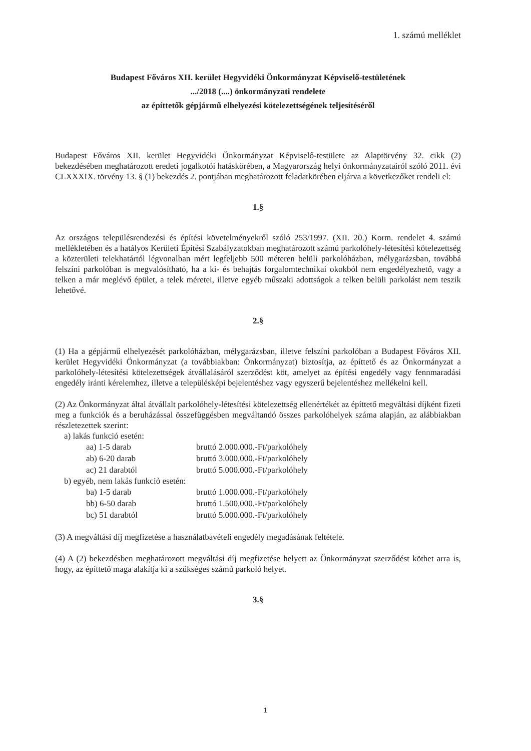1. számú melléklet
Budapest Főváros XII. kerület Hegyvidéki Önkormányzat Képviselő-testületének
.../2018 (....) önkormányzati rendelete
az építtetők gépjármű elhelyezési kötelezettségének teljesítéséről
Budapest Főváros XII. kerület Hegyvidéki Önkormányzat Képviselő-testülete az Alaptörvény 32. cikk (2) bekezdésében meghatározott eredeti jogalkotói hatáskörében, a Magyarország helyi önkormányzatairól szóló 2011. évi CLXXXIX. törvény 13. § (1) bekezdés 2. pontjában meghatározott feladatkörében eljárva a következőket rendeli el:
1.§
Az országos településrendezési és építési követelményekről szóló 253/1997. (XII. 20.) Korm. rendelet 4. számú mellékletében és a hatályos Kerületi Építési Szabályzatokban meghatározott számú parkolóhely-létesítési kötelezettség a közterületi telekhatártól légvonalban mért legfeljebb 500 méteren belüli parkolóházban, mélygarázsban, továbbá felszíni parkolóban is megvalósítható, ha a ki- és behajtás forgalomtechnikai okokból nem engedélyezhető, vagy a telken a már meglévő épület, a telek méretei, illetve egyéb műszaki adottságok a telken belüli parkolást nem teszik lehetővé.
2.§
(1) Ha a gépjármű elhelyezését parkolóházban, mélygarázsban, illetve felszíni parkolóban a Budapest Főváros XII. kerület Hegyvidéki Önkormányzat (a továbbiakban: Önkormányzat) biztosítja, az építtető és az Önkormányzat a parkolóhely-létesítési kötelezettségek átvállalásáról szerződést köt, amelyet az építési engedély vagy fennmaradási engedély iránti kérelemhez, illetve a településképi bejelentéshez vagy egyszerű bejelentéshez mellékelni kell.
(2) Az Önkormányzat által átvállalt parkolóhely-létesítési kötelezettség ellenértékét az építtető megváltási díjként fizeti meg a funkciók és a beruházással összefüggésben megváltandó összes parkolóhelyek száma alapján, az alábbiakban részletezettek szerint:
a) lakás funkció esetén:
| aa) 1-5 darab | bruttó 2.000.000.-Ft/parkolóhely |
| ab) 6-20 darab | bruttó 3.000.000.-Ft/parkolóhely |
| ac) 21 darabtól | bruttó 5.000.000.-Ft/parkolóhely |
b) egyéb, nem lakás funkció esetén:
| ba) 1-5 darab | bruttó 1.000.000.-Ft/parkolóhely |
| bb) 6-50 darab | bruttó 1.500.000.-Ft/parkolóhely |
| bc) 51 darabtól | bruttó 5.000.000.-Ft/parkolóhely |
(3) A megváltási díj megfizetése a használatbavételi engedély megadásának feltétele.
(4) A (2) bekezdésben meghatározott megváltási díj megfizetése helyett az Önkormányzat szerződést köthet arra is, hogy, az építtető maga alakítja ki a szükséges számú parkoló helyet.
3.§
1